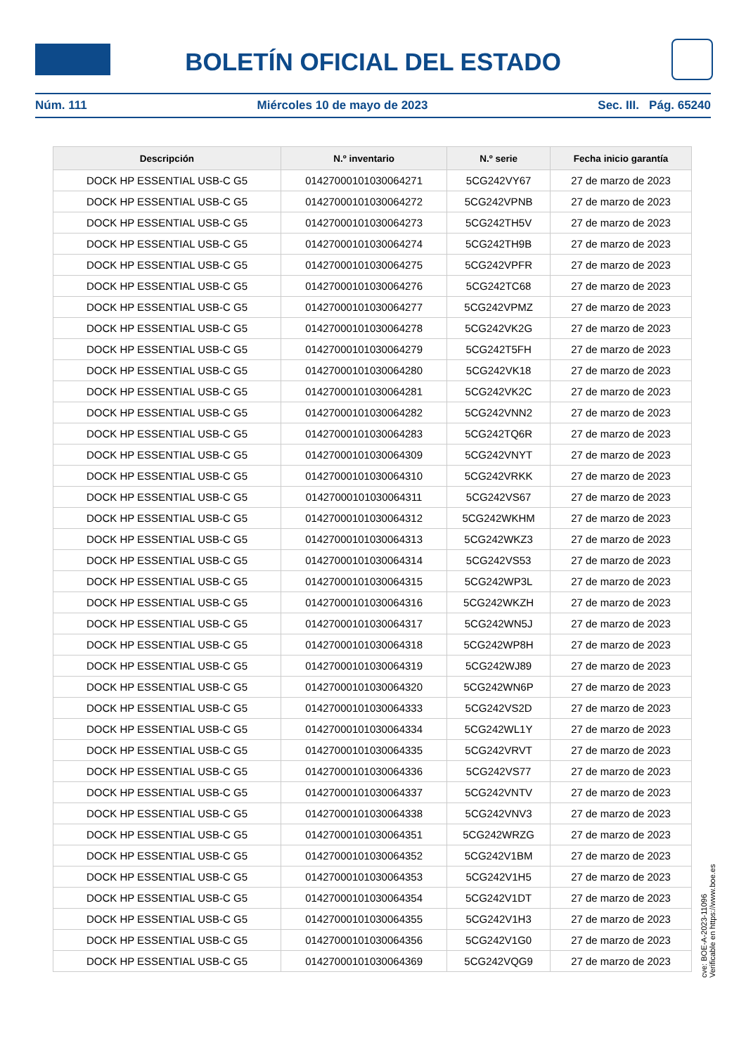BOLETÍN OFICIAL DEL ESTADO
Núm. 111 Miércoles 10 de mayo de 2023 Sec. III. Pág. 65240
| Descripción | N.º inventario | N.º serie | Fecha inicio garantía |
| --- | --- | --- | --- |
| DOCK HP ESSENTIAL USB-C G5 | 01427000101030064271 | 5CG242VY67 | 27 de marzo de 2023 |
| DOCK HP ESSENTIAL USB-C G5 | 01427000101030064272 | 5CG242VPNB | 27 de marzo de 2023 |
| DOCK HP ESSENTIAL USB-C G5 | 01427000101030064273 | 5CG242TH5V | 27 de marzo de 2023 |
| DOCK HP ESSENTIAL USB-C G5 | 01427000101030064274 | 5CG242TH9B | 27 de marzo de 2023 |
| DOCK HP ESSENTIAL USB-C G5 | 01427000101030064275 | 5CG242VPFR | 27 de marzo de 2023 |
| DOCK HP ESSENTIAL USB-C G5 | 01427000101030064276 | 5CG242TC68 | 27 de marzo de 2023 |
| DOCK HP ESSENTIAL USB-C G5 | 01427000101030064277 | 5CG242VPMZ | 27 de marzo de 2023 |
| DOCK HP ESSENTIAL USB-C G5 | 01427000101030064278 | 5CG242VK2G | 27 de marzo de 2023 |
| DOCK HP ESSENTIAL USB-C G5 | 01427000101030064279 | 5CG242T5FH | 27 de marzo de 2023 |
| DOCK HP ESSENTIAL USB-C G5 | 01427000101030064280 | 5CG242VK18 | 27 de marzo de 2023 |
| DOCK HP ESSENTIAL USB-C G5 | 01427000101030064281 | 5CG242VK2C | 27 de marzo de 2023 |
| DOCK HP ESSENTIAL USB-C G5 | 01427000101030064282 | 5CG242VNN2 | 27 de marzo de 2023 |
| DOCK HP ESSENTIAL USB-C G5 | 01427000101030064283 | 5CG242TQ6R | 27 de marzo de 2023 |
| DOCK HP ESSENTIAL USB-C G5 | 01427000101030064309 | 5CG242VNYT | 27 de marzo de 2023 |
| DOCK HP ESSENTIAL USB-C G5 | 01427000101030064310 | 5CG242VRKK | 27 de marzo de 2023 |
| DOCK HP ESSENTIAL USB-C G5 | 01427000101030064311 | 5CG242VS67 | 27 de marzo de 2023 |
| DOCK HP ESSENTIAL USB-C G5 | 01427000101030064312 | 5CG242WKHM | 27 de marzo de 2023 |
| DOCK HP ESSENTIAL USB-C G5 | 01427000101030064313 | 5CG242WKZ3 | 27 de marzo de 2023 |
| DOCK HP ESSENTIAL USB-C G5 | 01427000101030064314 | 5CG242VS53 | 27 de marzo de 2023 |
| DOCK HP ESSENTIAL USB-C G5 | 01427000101030064315 | 5CG242WP3L | 27 de marzo de 2023 |
| DOCK HP ESSENTIAL USB-C G5 | 01427000101030064316 | 5CG242WKZH | 27 de marzo de 2023 |
| DOCK HP ESSENTIAL USB-C G5 | 01427000101030064317 | 5CG242WN5J | 27 de marzo de 2023 |
| DOCK HP ESSENTIAL USB-C G5 | 01427000101030064318 | 5CG242WP8H | 27 de marzo de 2023 |
| DOCK HP ESSENTIAL USB-C G5 | 01427000101030064319 | 5CG242WJ89 | 27 de marzo de 2023 |
| DOCK HP ESSENTIAL USB-C G5 | 01427000101030064320 | 5CG242WN6P | 27 de marzo de 2023 |
| DOCK HP ESSENTIAL USB-C G5 | 01427000101030064333 | 5CG242VS2D | 27 de marzo de 2023 |
| DOCK HP ESSENTIAL USB-C G5 | 01427000101030064334 | 5CG242WL1Y | 27 de marzo de 2023 |
| DOCK HP ESSENTIAL USB-C G5 | 01427000101030064335 | 5CG242VRVT | 27 de marzo de 2023 |
| DOCK HP ESSENTIAL USB-C G5 | 01427000101030064336 | 5CG242VS77 | 27 de marzo de 2023 |
| DOCK HP ESSENTIAL USB-C G5 | 01427000101030064337 | 5CG242VNTV | 27 de marzo de 2023 |
| DOCK HP ESSENTIAL USB-C G5 | 01427000101030064338 | 5CG242VNV3 | 27 de marzo de 2023 |
| DOCK HP ESSENTIAL USB-C G5 | 01427000101030064351 | 5CG242WRZG | 27 de marzo de 2023 |
| DOCK HP ESSENTIAL USB-C G5 | 01427000101030064352 | 5CG242V1BM | 27 de marzo de 2023 |
| DOCK HP ESSENTIAL USB-C G5 | 01427000101030064353 | 5CG242V1H5 | 27 de marzo de 2023 |
| DOCK HP ESSENTIAL USB-C G5 | 01427000101030064354 | 5CG242V1DT | 27 de marzo de 2023 |
| DOCK HP ESSENTIAL USB-C G5 | 01427000101030064355 | 5CG242V1H3 | 27 de marzo de 2023 |
| DOCK HP ESSENTIAL USB-C G5 | 01427000101030064356 | 5CG242V1G0 | 27 de marzo de 2023 |
| DOCK HP ESSENTIAL USB-C G5 | 01427000101030064369 | 5CG242VQG9 | 27 de marzo de 2023 |
cve: BOE-A-2023-11096
Verificable en https://www.boe.es